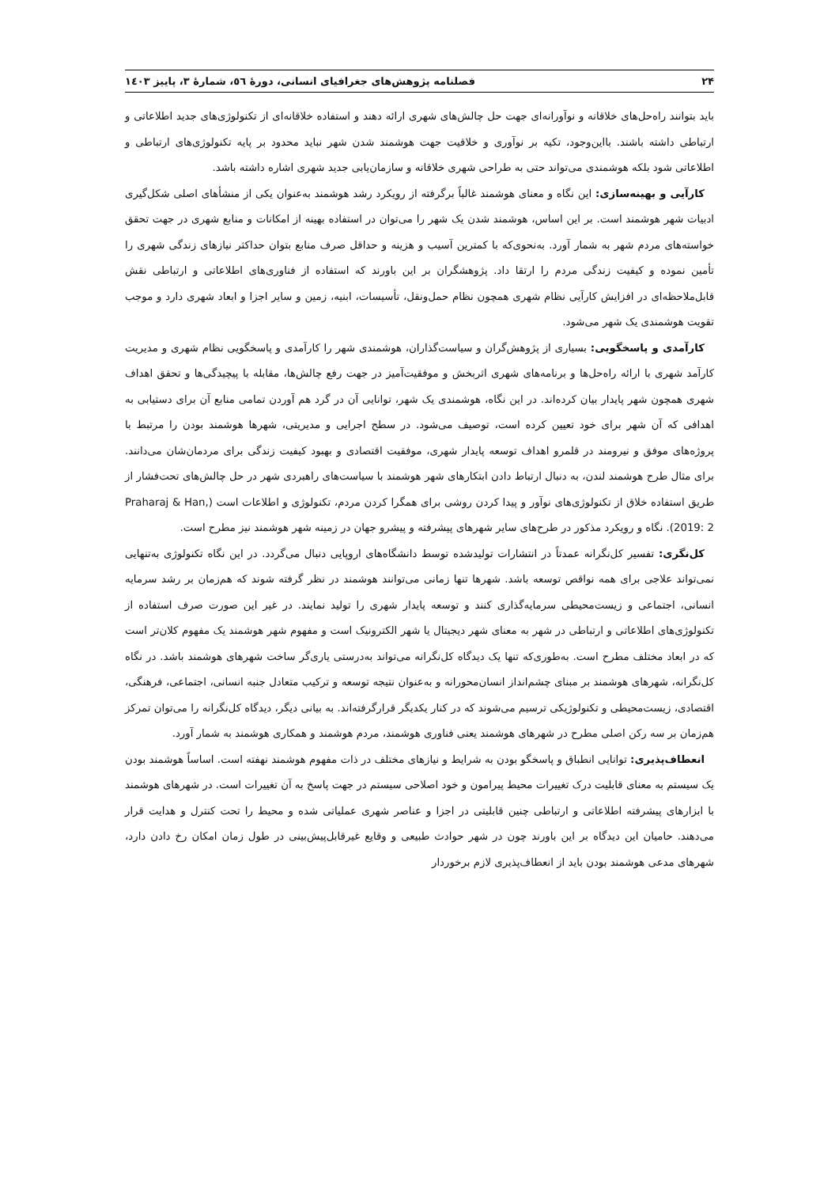۲۴ فصلنامه پژوهش‌های جغرافیای انسانی، دورهٔ ٥٦، شمارهٔ ۳، پاییز ۱٤۰۳
باید بتوانند راه‌حل‌های خلاقانه و نوآورانه‌ای جهت حل چالش‌های شهری ارائه دهند و استفاده خلاقانه‌ای از تکنولوژی‌های جدید اطلاعاتی و ارتباطی داشته باشند. بااین‌وجود، تکیه بر نوآوری و خلاقیت جهت هوشمند شدن شهر نباید محدود بر پایه تکنولوژی‌های ارتباطی و اطلاعاتی شود بلکه هوشمندی می‌تواند حتی به طراحی شهری خلاقانه و سازمان‌یابی جدید شهری اشاره داشته باشد.
کارآیی و بهینه‌سازی: این نگاه و معنای هوشمند غالباً برگرفته از رویکرد رشد هوشمند به‌عنوان یکی از منشأهای اصلی شکل‌گیری ادبیات شهر هوشمند است. بر این اساس، هوشمند شدن یک شهر را می‌توان در استفاده بهینه از امکانات و منابع شهری در جهت تحقق خواسته‌های مردم شهر به شمار آورد. به‌نحوی‌که با کمترین آسیب و هزینه و حداقل صرف منابع بتوان حداکثر نیازهای زندگی شهری را تأمین نموده و کیفیت زندگی مردم را ارتقا داد. پژوهشگران بر این باورند که استفاده از فناوری‌های اطلاعاتی و ارتباطی نقش قابل‌ملاحظه‌ای در افزایش کارآیی نظام شهری همچون نظام حمل‌ونقل، تأسیسات، ابنیه، زمین و سایر اجزا و ابعاد شهری دارد و موجب تقویت هوشمندی یک شهر می‌شود.
کارآمدی و پاسخگویی: بسیاری از پژوهش‌گران و سیاست‌گذاران، هوشمندی شهر را کارآمدی و پاسخگویی نظام شهری و مدیریت کارآمد شهری با ارائه راه‌حل‌ها و برنامه‌های شهری اثربخش و موفقیت‌آمیز در جهت رفع چالش‌ها، مقابله با پیچیدگی‌ها و تحقق اهداف شهری همچون شهر پایدار بیان کرده‌اند. در این نگاه، هوشمندی یک شهر، توانایی آن در گرد هم آوردن تمامی منابع آن برای دستیابی به اهدافی که آن شهر برای خود تعیین کرده است، توصیف می‌شود. در سطح اجرایی و مدیریتی، شهرها هوشمند بودن را مرتبط با پروژه‌های موفق و نیرومند در قلمرو اهداف توسعه پایدار شهری، موفقیت اقتصادی و بهبود کیفیت زندگی برای مردمان‌شان می‌دانند. برای مثال طرح هوشمند لندن، به دنبال ارتباط دادن ابتکارهای شهر هوشمند با سیاست‌های راهبردی شهر در حل چالش‌های تحت‌فشار از طریق استفاده خلاق از تکنولوژی‌های نوآور و پیدا کردن روشی برای همگرا کردن مردم، تکنولوژی و اطلاعات است (Praharaj & Han, 2019: 2). نگاه و رویکرد مذکور در طرح‌های سایر شهرهای پیشرفته و پیشرو جهان در زمینه شهر هوشمند نیز مطرح است.
کل‌نگری: تفسیر کل‌نگرانه عمدتاً در انتشارات تولیدشده توسط دانشگاه‌های اروپایی دنبال می‌گردد. در این نگاه تکنولوژی به‌تنهایی نمی‌تواند علاجی برای همه نواقص توسعه باشد. شهرها تنها زمانی می‌توانند هوشمند در نظر گرفته شوند که هم‌زمان بر رشد سرمایه انسانی، اجتماعی و زیست‌محیطی سرمایه‌گذاری کنند و توسعه پایدار شهری را تولید نمایند. در غیر این صورت صرف استفاده از تکنولوژی‌های اطلاعاتی و ارتباطی در شهر به معنای شهر دیجیتال یا شهر الکترونیک است و مفهوم شهر هوشمند یک مفهوم کلان‌تر است که در ابعاد مختلف مطرح است. به‌طوری‌که تنها یک دیدگاه کل‌نگرانه می‌تواند به‌درستی یاری‌گر ساخت شهرهای هوشمند باشد. در نگاه کل‌نگرانه، شهرهای هوشمند بر مبنای چشم‌انداز انسان‌محورانه و به‌عنوان نتیجه توسعه و ترکیب متعادل جنبه انسانی، اجتماعی، فرهنگی، اقتصادی، زیست‌محیطی و تکنولوژیکی ترسیم می‌شوند که در کنار یکدیگر قرارگرفته‌اند. به بیانی دیگر، دیدگاه کل‌نگرانه را می‌توان تمرکز هم‌زمان بر سه رکن اصلی مطرح در شهرهای هوشمند یعنی فناوری هوشمند، مردم هوشمند و همکاری هوشمند به شمار آورد.
انعطاف‌پذیری: توانایی انطباق و پاسخگو بودن به شرایط و نیازهای مختلف در ذات مفهوم هوشمند نهفته است. اساساً هوشمند بودن یک سیستم به معنای قابلیت درک تغییرات محیط پیرامون و خود اصلاحی سیستم در جهت پاسخ به آن تغییرات است. در شهرهای هوشمند با ابزارهای پیشرفته اطلاعاتی و ارتباطی چنین قابلیتی در اجزا و عناصر شهری عملیاتی شده و محیط را تحت کنترل و هدایت قرار می‌دهند. حامیان این دیدگاه بر این باورند چون در شهر حوادث طبیعی و وقایع غیرقابل‌پیش‌بینی در طول زمان امکان رخ دادن دارد، شهرهای مدعی هوشمند بودن باید از انعطاف‌پذیری لازم برخوردار